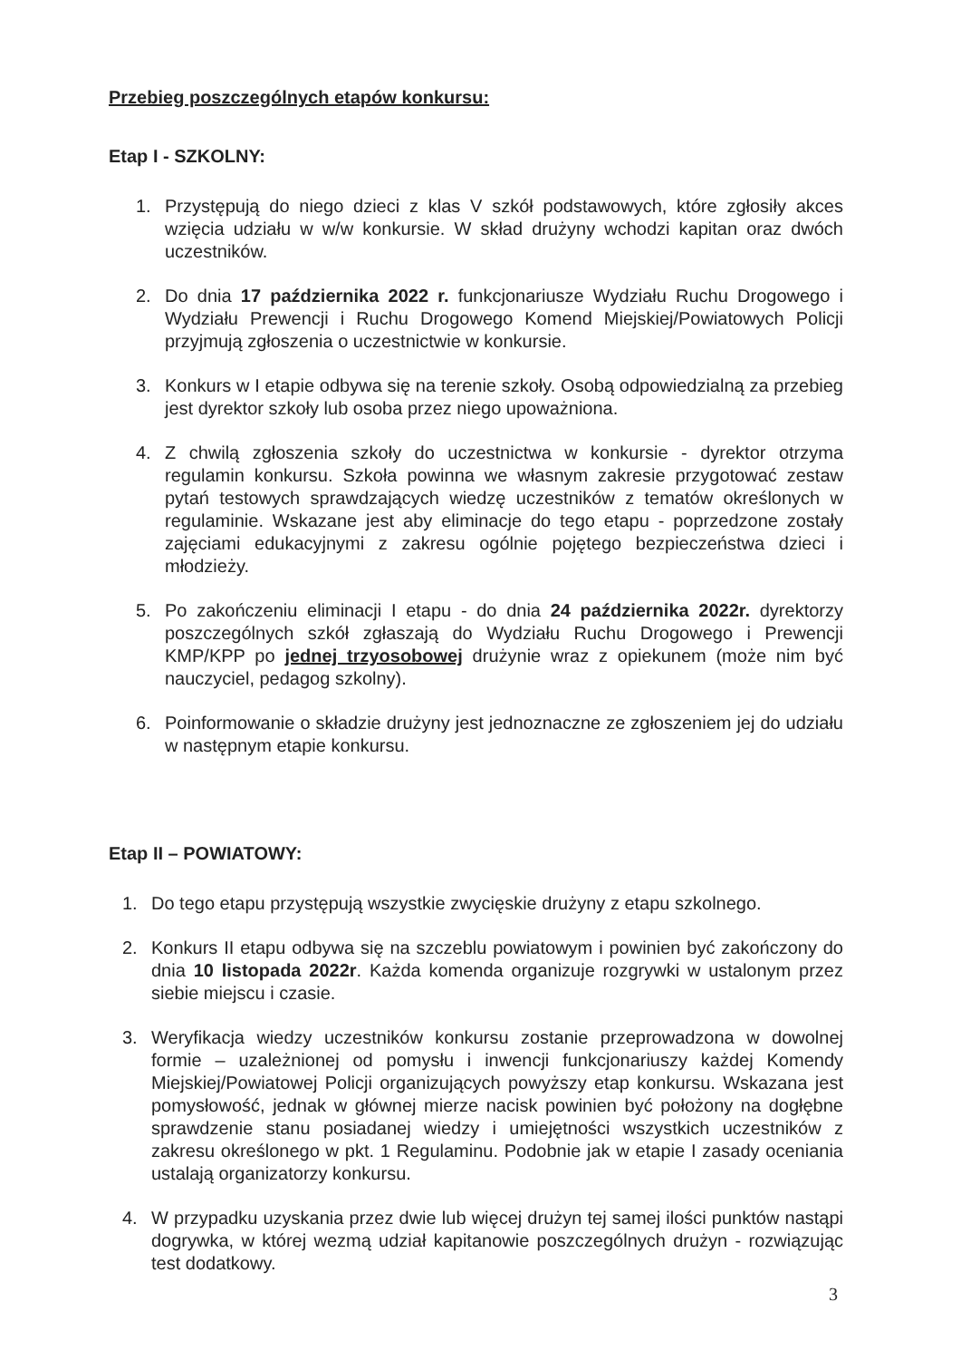Przebieg poszczególnych etapów konkursu:
Etap I - SZKOLNY:
1. Przystępują do niego dzieci z klas V szkół podstawowych, które zgłosiły akces wzięcia udziału w w/w konkursie. W skład drużyny wchodzi kapitan oraz dwóch uczestników.
2. Do dnia 17 października 2022 r. funkcjonariusze Wydziału Ruchu Drogowego i Wydziału Prewencji i Ruchu Drogowego Komend Miejskiej/Powiatowych Policji przyjmują zgłoszenia o uczestnictwie w konkursie.
3. Konkurs w I etapie odbywa się na terenie szkoły. Osobą odpowiedzialną za przebieg jest dyrektor szkoły lub osoba przez niego upoważniona.
4. Z chwilą zgłoszenia szkoły do uczestnictwa w konkursie - dyrektor otrzyma regulamin konkursu. Szkoła powinna we własnym zakresie przygotować zestaw pytań testowych sprawdzających wiedzę uczestników z tematów określonych w regulaminie. Wskazane jest aby eliminacje do tego etapu - poprzedzone zostały zajęciami edukacyjnymi z zakresu ogólnie pojętego bezpieczeństwa dzieci i młodzieży.
5. Po zakończeniu eliminacji I etapu - do dnia 24 października 2022r. dyrektorzy poszczególnych szkół zgłaszają do Wydziału Ruchu Drogowego i Prewencji KMP/KPP po jednej trzyosobowej drużynie wraz z opiekunem (może nim być nauczyciel, pedagog szkolny).
6. Poinformowanie o składzie drużyny jest jednoznaczne ze zgłoszeniem jej do udziału w następnym etapie konkursu.
Etap II – POWIATOWY:
1. Do tego etapu przystępują wszystkie zwycięskie drużyny z etapu szkolnego.
2. Konkurs II etapu odbywa się na szczeblu powiatowym i powinien być zakończony do dnia 10 listopada 2022r. Każda komenda organizuje rozgrywki w ustalonym przez siebie miejscu i czasie.
3. Weryfikacja wiedzy uczestników konkursu zostanie przeprowadzona w dowolnej formie – uzależnionej od pomysłu i inwencji funkcjonariuszy każdej Komendy Miejskiej/Powiatowej Policji organizujących powyższy etap konkursu. Wskazana jest pomysłowość, jednak w głównej mierze nacisk powinien być położony na dogłębne sprawdzenie stanu posiadanej wiedzy i umiejętności wszystkich uczestników z zakresu określonego w pkt. 1 Regulaminu. Podobnie jak w etapie I zasady oceniania ustalają organizatorzy konkursu.
4. W przypadku uzyskania przez dwie lub więcej drużyn tej samej ilości punktów nastąpi dogrywka, w której wezmą udział kapitanowie poszczególnych drużyn - rozwiązując test dodatkowy.
3